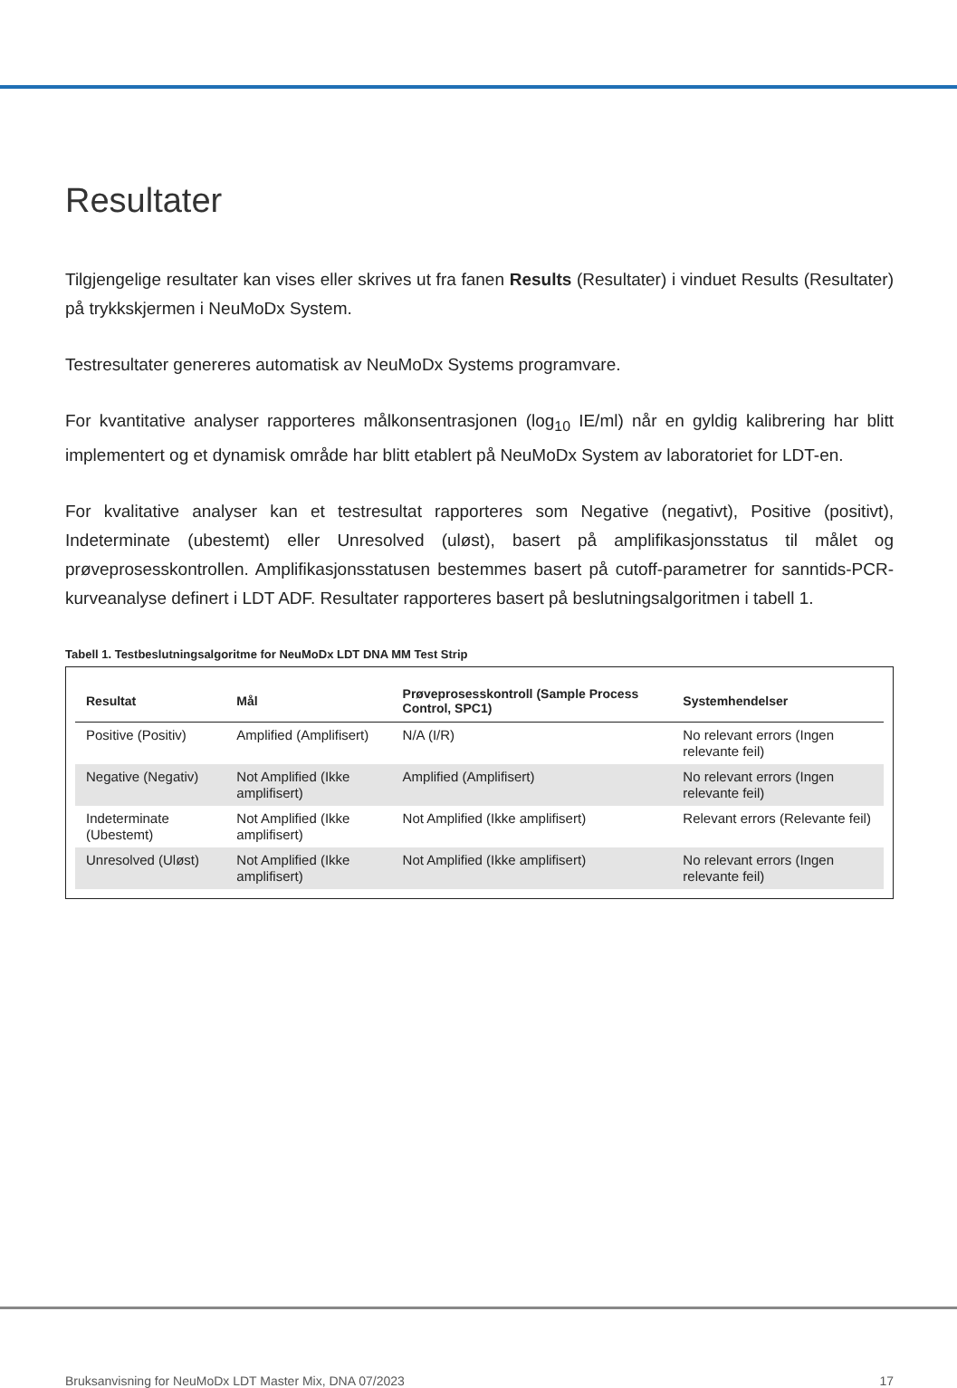Resultater
Tilgjengelige resultater kan vises eller skrives ut fra fanen Results (Resultater) i vinduet Results (Resultater) på trykkskjermen i NeuMoDx System.
Testresultater genereres automatisk av NeuMoDx Systems programvare.
For kvantitative analyser rapporteres målkonsentrasjonen (log<sub>10</sub> IE/ml) når en gyldig kalibrering har blitt implementert og et dynamisk område har blitt etablert på NeuMoDx System av laboratoriet for LDT-en.
For kvalitative analyser kan et testresultat rapporteres som Negative (negativt), Positive (positivt), Indeterminate (ubestemt) eller Unresolved (uløst), basert på amplifikasjonsstatus til målet og prøveprosesskontrollen. Amplifikasjonsstatusen bestemmes basert på cutoff-parametrer for sanntids-PCR-kurveanalyse definert i LDT ADF. Resultater rapporteres basert på beslutningsalgoritmen i tabell 1.
Tabell 1. Testbeslutningsalgoritme for NeuMoDx LDT DNA MM Test Strip
| Resultat | Mål | Prøveprosesskontroll (Sample Process Control, SPC1) | Systemhendelser |
| --- | --- | --- | --- |
| Positive (Positiv) | Amplified (Amplifisert) | N/A (I/R) | No relevant errors (Ingen relevante feil) |
| Negative (Negativ) | Not Amplified (Ikke amplifisert) | Amplified (Amplifisert) | No relevant errors (Ingen relevante feil) |
| Indeterminate (Ubestemt) | Not Amplified (Ikke amplifisert) | Not Amplified (Ikke amplifisert) | Relevant errors (Relevante feil) |
| Unresolved (Uløst) | Not Amplified (Ikke amplifisert) | Not Amplified (Ikke amplifisert) | No relevant errors (Ingen relevante feil) |
Bruksanvisning for NeuMoDx LDT Master Mix, DNA 07/2023 17